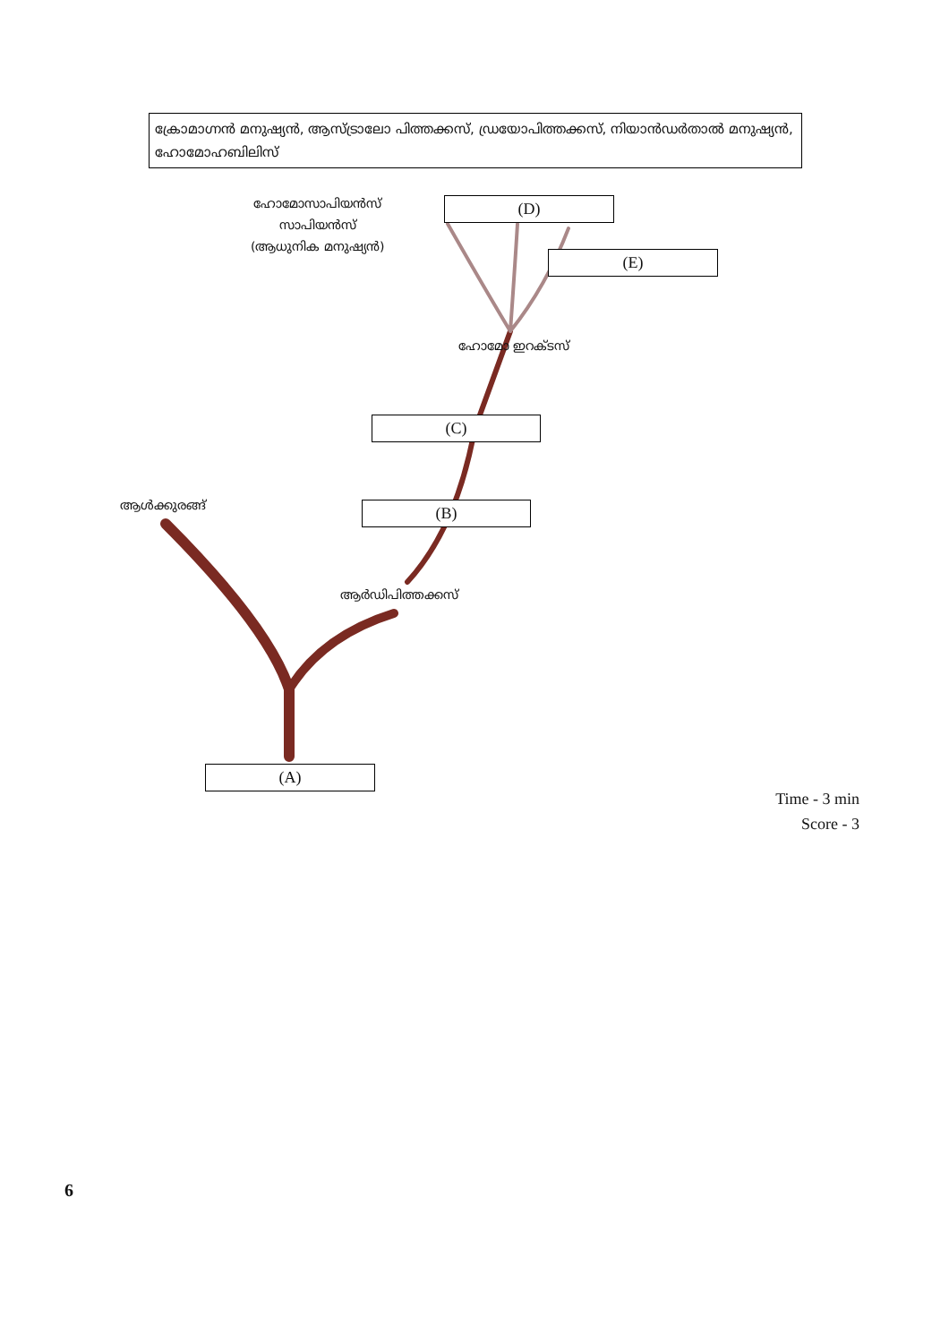ക്രോമാഗ്നൻ മനുഷ്യൻ, ആസ്ട്രാലോ പിത്തക്കസ്, ഡ്രയോപിത്തക്കസ്, നിയാൻഡർതാൽ മനുഷ്യൻ, ഹോമോഹബിലിസ്
ഹോമോസാപിയൻസ്
സാപിയൻസ്
(ആധുനിക മനുഷ്യൻ)
(D)
(E)
ഹോമോ ഇറക്ടസ്
(C)
ആൾക്കുരങ്ങ് (B)
ആർഡിപിത്തക്കസ്
(A)
Time - 3 min
Score - 3
6